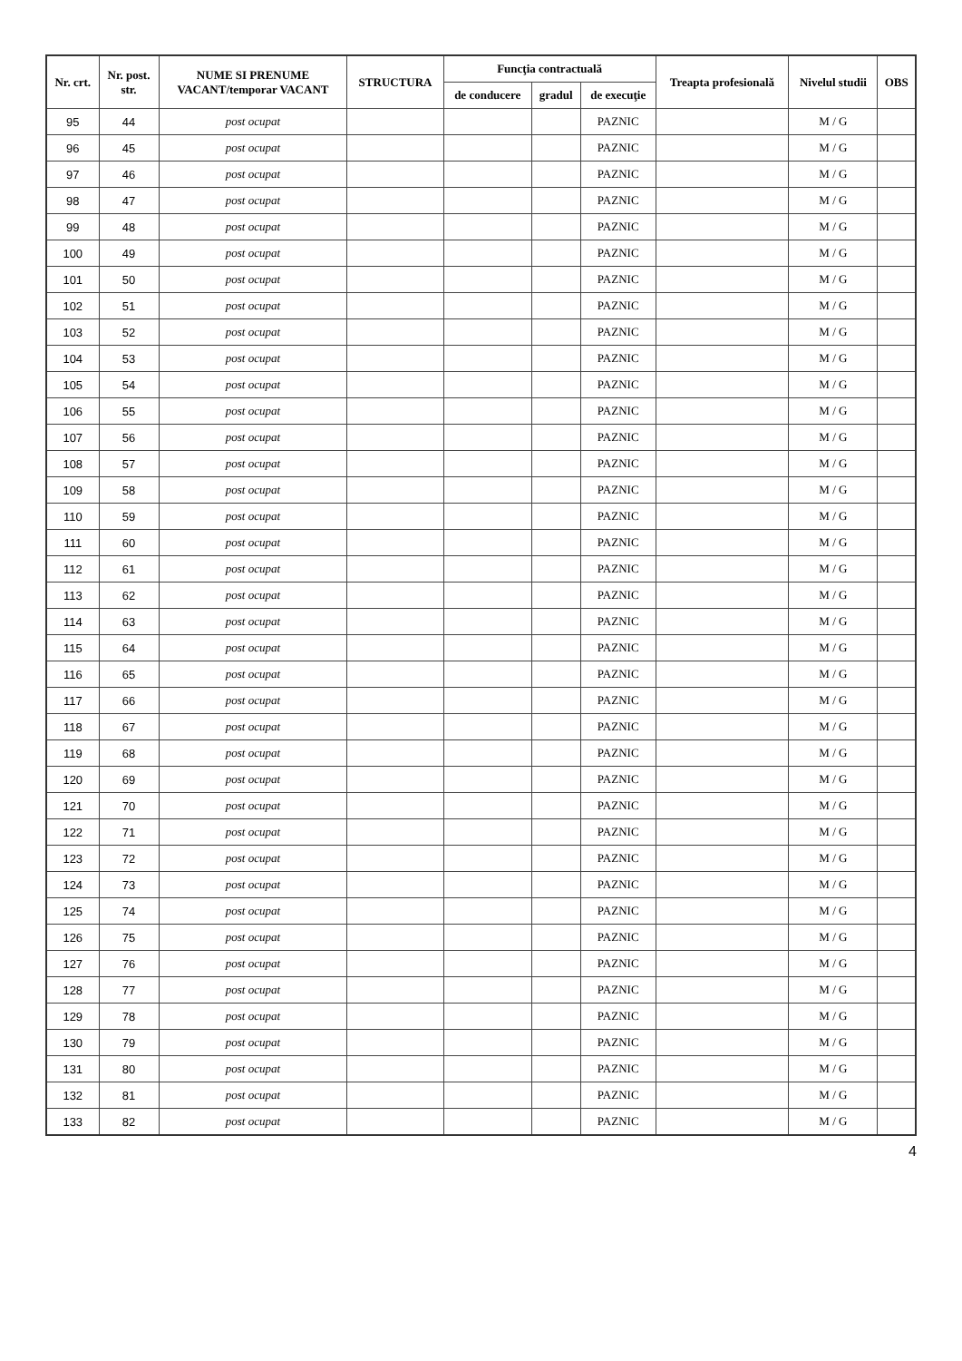| Nr. crt. | Nr. post. str. | NUME SI PRENUME VACANT/temporar VACANT | STRUCTURA | Funcţia contractuală | | | Treapta profesională | Nivelul studii | OBS |
| --- | --- | --- | --- | --- | --- | --- | --- | --- | --- |
| | | | | de conducere | gradul | de execuţie | | | |
| 95 | 44 | post ocupat | | | | PAZNIC | | M / G | |
| 96 | 45 | post ocupat | | | | PAZNIC | | M / G | |
| 97 | 46 | post ocupat | | | | PAZNIC | | M / G | |
| 98 | 47 | post ocupat | | | | PAZNIC | | M / G | |
| 99 | 48 | post ocupat | | | | PAZNIC | | M / G | |
| 100 | 49 | post ocupat | | | | PAZNIC | | M / G | |
| 101 | 50 | post ocupat | | | | PAZNIC | | M / G | |
| 102 | 51 | post ocupat | | | | PAZNIC | | M / G | |
| 103 | 52 | post ocupat | | | | PAZNIC | | M / G | |
| 104 | 53 | post ocupat | | | | PAZNIC | | M / G | |
| 105 | 54 | post ocupat | | | | PAZNIC | | M / G | |
| 106 | 55 | post ocupat | | | | PAZNIC | | M / G | |
| 107 | 56 | post ocupat | | | | PAZNIC | | M / G | |
| 108 | 57 | post ocupat | | | | PAZNIC | | M / G | |
| 109 | 58 | post ocupat | | | | PAZNIC | | M / G | |
| 110 | 59 | post ocupat | | | | PAZNIC | | M / G | |
| 111 | 60 | post ocupat | | | | PAZNIC | | M / G | |
| 112 | 61 | post ocupat | | | | PAZNIC | | M / G | |
| 113 | 62 | post ocupat | | | | PAZNIC | | M / G | |
| 114 | 63 | post ocupat | | | | PAZNIC | | M / G | |
| 115 | 64 | post ocupat | | | | PAZNIC | | M / G | |
| 116 | 65 | post ocupat | | | | PAZNIC | | M / G | |
| 117 | 66 | post ocupat | | | | PAZNIC | | M / G | |
| 118 | 67 | post ocupat | | | | PAZNIC | | M / G | |
| 119 | 68 | post ocupat | | | | PAZNIC | | M / G | |
| 120 | 69 | post ocupat | | | | PAZNIC | | M / G | |
| 121 | 70 | post ocupat | | | | PAZNIC | | M / G | |
| 122 | 71 | post ocupat | | | | PAZNIC | | M / G | |
| 123 | 72 | post ocupat | | | | PAZNIC | | M / G | |
| 124 | 73 | post ocupat | | | | PAZNIC | | M / G | |
| 125 | 74 | post ocupat | | | | PAZNIC | | M / G | |
| 126 | 75 | post ocupat | | | | PAZNIC | | M / G | |
| 127 | 76 | post ocupat | | | | PAZNIC | | M / G | |
| 128 | 77 | post ocupat | | | | PAZNIC | | M / G | |
| 129 | 78 | post ocupat | | | | PAZNIC | | M / G | |
| 130 | 79 | post ocupat | | | | PAZNIC | | M / G | |
| 131 | 80 | post ocupat | | | | PAZNIC | | M / G | |
| 132 | 81 | post ocupat | | | | PAZNIC | | M / G | |
| 133 | 82 | post ocupat | | | | PAZNIC | | M / G | |
4